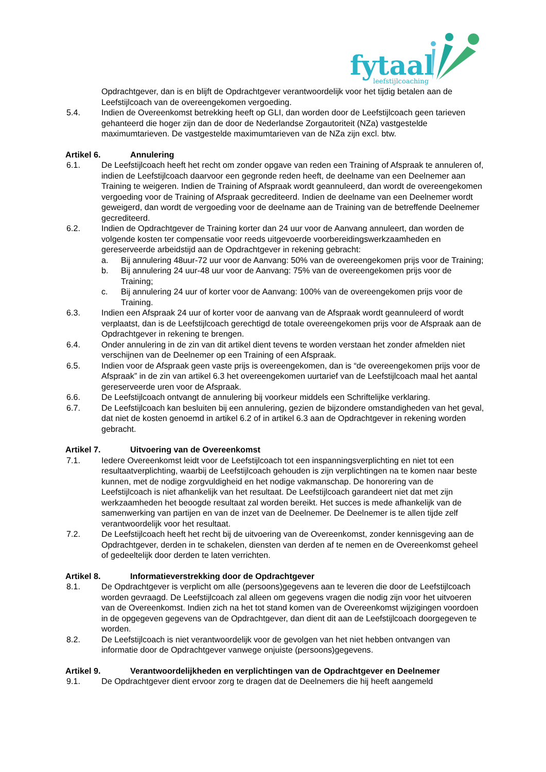fytaal
leefstijlcoaching
Opdrachtgever, dan is en blijft de Opdrachtgever verantwoordelijk voor het tijdig betalen aan de Leefstijlcoach van de overeengekomen vergoeding.
5.4. Indien de Overeenkomst betrekking heeft op GLI, dan worden door de Leefstijlcoach geen tarieven gehanteerd die hoger zijn dan de door de Nederlandse Zorgautoriteit (NZa) vastgestelde maximumtarieven. De vastgestelde maximumtarieven van de NZa zijn excl. btw.
Artikel 6. Annulering
6.1. De Leefstijlcoach heeft het recht om zonder opgave van reden een Training of Afspraak te annuleren of, indien de Leefstijlcoach daarvoor een gegronde reden heeft, de deelname van een Deelnemer aan Training te weigeren. Indien de Training of Afspraak wordt geannuleerd, dan wordt de overeengekomen vergoeding voor de Training of Afspraak gecrediteerd. Indien de deelname van een Deelnemer wordt geweigerd, dan wordt de vergoeding voor de deelname aan de Training van de betreffende Deelnemer gecrediteerd.
6.2. Indien de Opdrachtgever de Training korter dan 24 uur voor de Aanvang annuleert, dan worden de volgende kosten ter compensatie voor reeds uitgevoerde voorbereidingswerkzaamheden en gereserveerde arbeidstijd aan de Opdrachtgever in rekening gebracht:
a. Bij annulering 48uur-72 uur voor de Aanvang: 50% van de overeengekomen prijs voor de Training;
b. Bij annulering 24 uur-48 uur voor de Aanvang: 75% van de overeengekomen prijs voor de Training;
c. Bij annulering 24 uur of korter voor de Aanvang: 100% van de overeengekomen prijs voor de Training.
6.3. Indien een Afspraak 24 uur of korter voor de aanvang van de Afspraak wordt geannuleerd of wordt verplaatst, dan is de Leefstijlcoach gerechtigd de totale overeengekomen prijs voor de Afspraak aan de Opdrachtgever in rekening te brengen.
6.4. Onder annulering in de zin van dit artikel dient tevens te worden verstaan het zonder afmelden niet verschijnen van de Deelnemer op een Training of een Afspraak.
6.5. Indien voor de Afspraak geen vaste prijs is overeengekomen, dan is “de overeengekomen prijs voor de Afspraak” in de zin van artikel 6.3 het overeengekomen uurtarief van de Leefstijlcoach maal het aantal gereserveerde uren voor de Afspraak.
6.6. De Leefstijlcoach ontvangt de annulering bij voorkeur middels een Schriftelijke verklaring.
6.7. De Leefstijlcoach kan besluiten bij een annulering, gezien de bijzondere omstandigheden van het geval, dat niet de kosten genoemd in artikel 6.2 of in artikel 6.3 aan de Opdrachtgever in rekening worden gebracht.
Artikel 7. Uitvoering van de Overeenkomst
7.1. Iedere Overeenkomst leidt voor de Leefstijlcoach tot een inspanningsverplichting en niet tot een resultaatverplichting, waarbij de Leefstijlcoach gehouden is zijn verplichtingen na te komen naar beste kunnen, met de nodige zorgvuldigheid en het nodige vakmanschap. De honorering van de Leefstijlcoach is niet afhankelijk van het resultaat. De Leefstijlcoach garandeert niet dat met zijn werkzaamheden het beoogde resultaat zal worden bereikt. Het succes is mede afhankelijk van de samenwerking van partijen en van de inzet van de Deelnemer. De Deelnemer is te allen tijde zelf verantwoordelijk voor het resultaat.
7.2. De Leefstijlcoach heeft het recht bij de uitvoering van de Overeenkomst, zonder kennisgeving aan de Opdrachtgever, derden in te schakelen, diensten van derden af te nemen en de Overeenkomst geheel of gedeeltelijk door derden te laten verrichten.
Artikel 8. Informatieverstrekking door de Opdrachtgever
8.1. De Opdrachtgever is verplicht om alle (persoons)gegevens aan te leveren die door de Leefstijlcoach worden gevraagd. De Leefstijlcoach zal alleen om gegevens vragen die nodig zijn voor het uitvoeren van de Overeenkomst. Indien zich na het tot stand komen van de Overeenkomst wijzigingen voordoen in de opgegeven gegevens van de Opdrachtgever, dan dient dit aan de Leefstijlcoach doorgegeven te worden.
8.2. De Leefstijlcoach is niet verantwoordelijk voor de gevolgen van het niet hebben ontvangen van informatie door de Opdrachtgever vanwege onjuiste (persoons)gegevens.
Artikel 9. Verantwoordelijkheden en verplichtingen van de Opdrachtgever en Deelnemer
9.1. De Opdrachtgever dient ervoor zorg te dragen dat de Deelnemers die hij heeft aangemeld